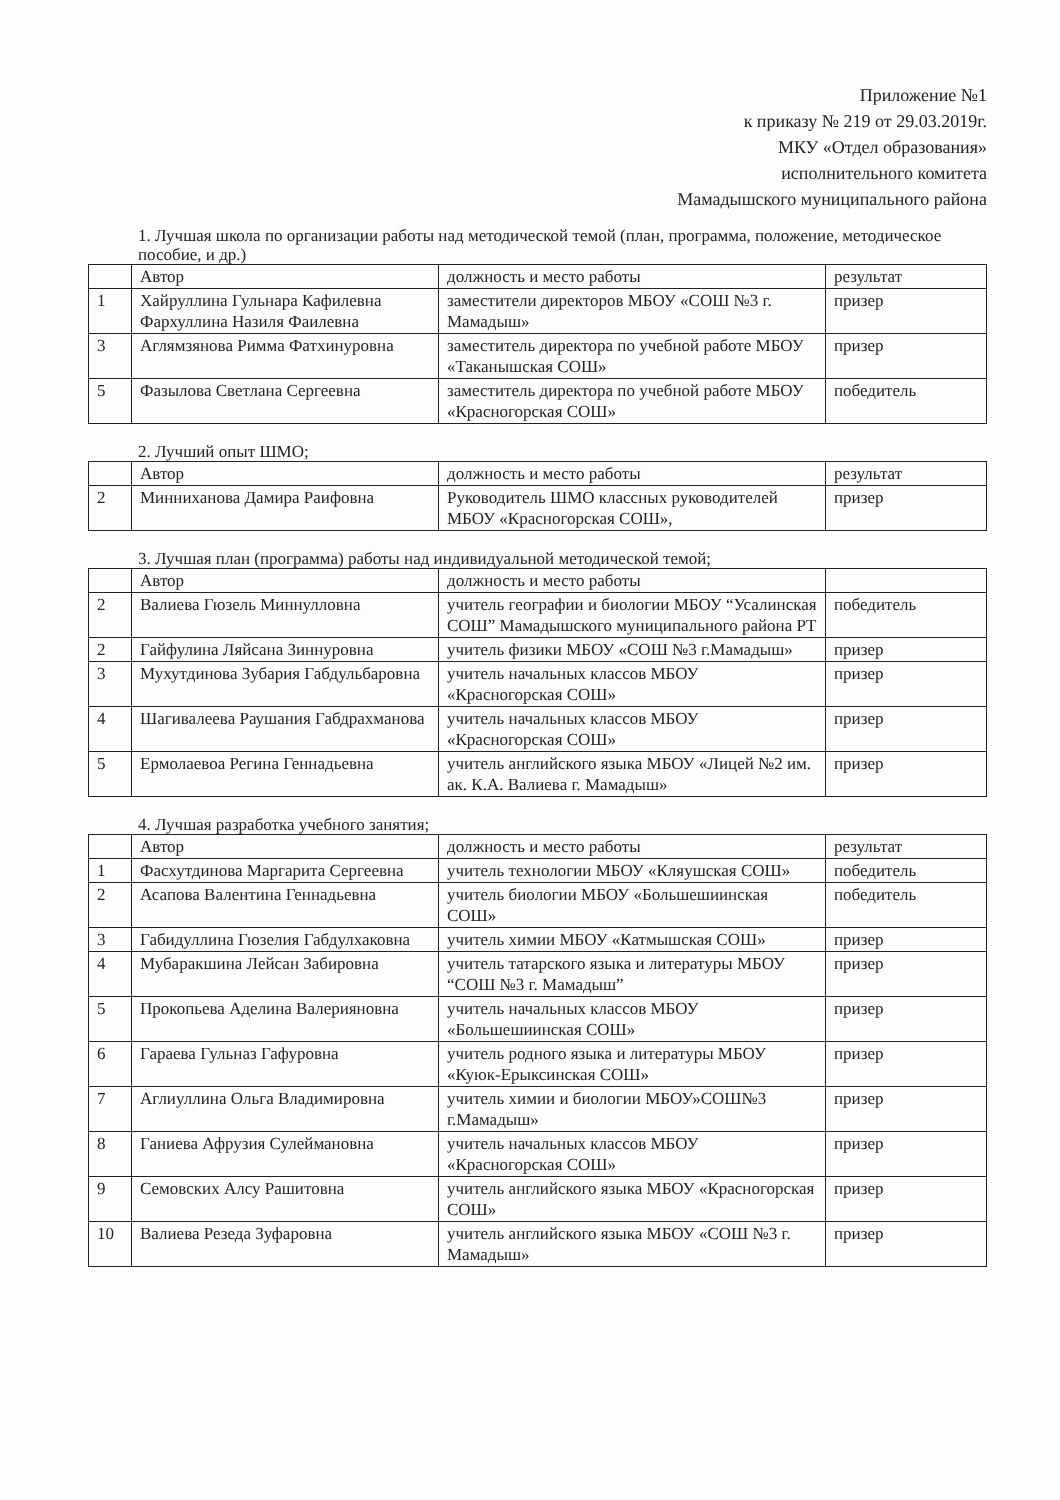Приложение №1
к приказу № 219 от 29.03.2019г.
МКУ «Отдел образования»
исполнительного комитета
Мамадышского муниципального района
1. Лучшая школа по организации работы над методической темой (план, программа, положение, методическое пособие, и др.)
| | Автор | должность и место работы | результат |
| --- | --- | --- | --- |
| 1 | Хайруллина Гульнара Кафилевна Фархуллина Назиля Фаилевна | заместители директоров МБОУ «СОШ №3 г. Мамадыш» | призер |
| 3 | Аглямзянова Римма Фатхинуровна | заместитель директора по учебной работе МБОУ «Таканышская СОШ» | призер |
| 5 | Фазылова Светлана Сергеевна | заместитель директора по учебной работе МБОУ «Красногорская СОШ» | победитель |
2. Лучший опыт ШМО;
| | Автор | должность и место работы | результат |
| --- | --- | --- | --- |
| 2 | Минниханова Дамира Раифовна | Руководитель ШМО классных руководителей МБОУ «Красногорская СОШ», | призер |
3. Лучшая план (программа) работы над индивидуальной методической темой;
| | Автор | должность и место работы | |
| --- | --- | --- | --- |
| 2 | Валиева Гюзель Миннулловна | учитель географии и биологии МБОУ “Усалинская СОШ” Мамадышского муниципального района РТ | победитель |
| 2 | Гайфулина Ляйсана Зиннуровна | учитель физики МБОУ «СОШ №3 г.Мамадыш» | призер |
| 3 | Мухутдинова Зубария Габдульбаровна | учитель начальных классов МБОУ «Красногорская СОШ» | призер |
| 4 | Шагивалеева Раушания Габдрахманова | учитель начальных классов МБОУ «Красногорская СОШ» | призер |
| 5 | Ермолаевоа Регина Геннадьевна | учитель английского языка МБОУ «Лицей №2 им. ак. К.А. Валиева г. Мамадыш» | призер |
4. Лучшая разработка учебного занятия;
| | Автор | должность и место работы | результат |
| --- | --- | --- | --- |
| 1 | Фасхутдинова Маргарита Сергеевна | учитель технологии МБОУ «Кляушская СОШ» | победитель |
| 2 | Асапова Валентина Геннадьевна | учитель биологии МБОУ «Большешиинская СОШ» | победитель |
| 3 | Габидуллина Гюзелия Габдулхаковна | учитель химии МБОУ «Катмышская СОШ» | призер |
| 4 | Мубаракшина Лейсан Забировна | учитель татарского языка и литературы МБОУ “СОШ №3 г. Мамадыш” | призер |
| 5 | Прокопьева Аделина Валерияновна | учитель начальных классов МБОУ «Большешиинская СОШ» | призер |
| 6 | Гараева Гульназ Гафуровна | учитель родного языка и литературы МБОУ «Куюк-Ерыксинская СОШ» | призер |
| 7 | Аглиуллина Ольга Владимировна | учитель химии и биологии МБОУ»СОШ№3 г.Мамадыш» | призер |
| 8 | Ганиева Афрузия Сулеймановна | учитель начальных классов МБОУ «Красногорская СОШ» | призер |
| 9 | Семовских Алсу Рашитовна | учитель английского языка МБОУ «Красногорская СОШ» | призер |
| 10 | Валиева Резеда Зуфаровна | учитель английского языка МБОУ «СОШ №3 г. Мамадыш» | призер |